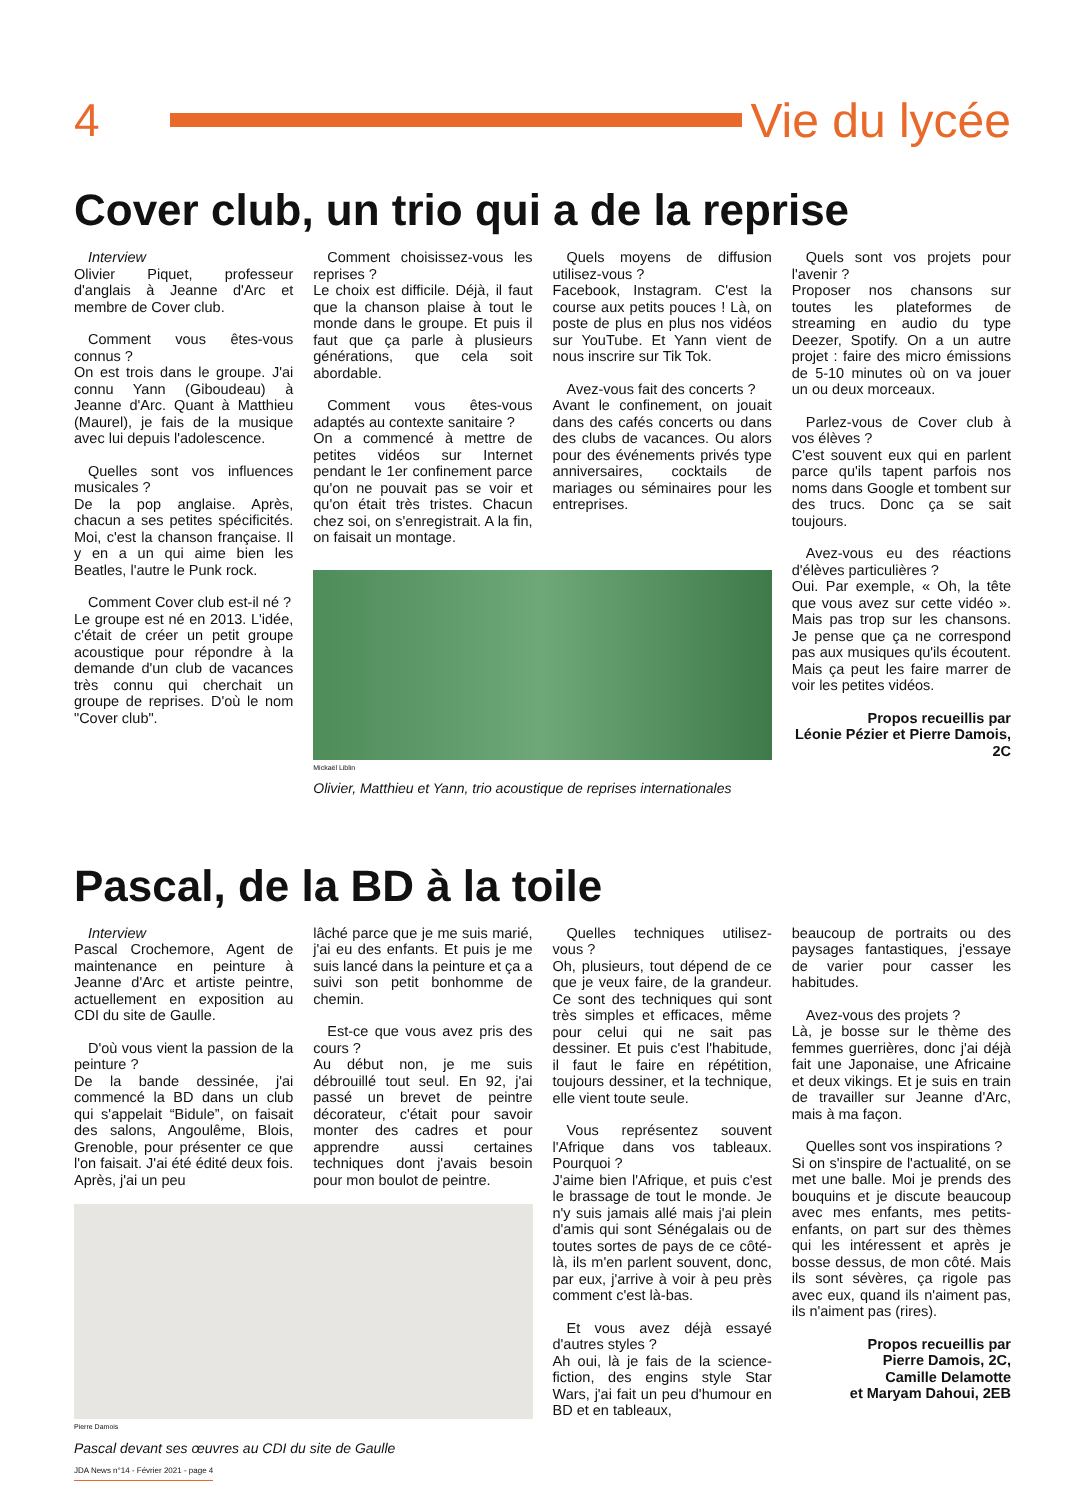4 Vie du lycée
Cover club, un trio qui a de la reprise
Interview
Olivier Piquet, professeur d'anglais à Jeanne d'Arc et membre de Cover club.
Comment vous êtes-vous connus ?
On est trois dans le groupe. J'ai connu Yann (Giboudeau) à Jeanne d'Arc. Quant à Matthieu (Maurel), je fais de la musique avec lui depuis l'adolescence.
Quelles sont vos influences musicales ?
De la pop anglaise. Après, chacun a ses petites spécificités. Moi, c'est la chanson française. Il y en a un qui aime bien les Beatles, l'autre le Punk rock.
Comment Cover club est-il né ?
Le groupe est né en 2013. L'idée, c'était de créer un petit groupe acoustique pour répondre à la demande d'un club de vacances très connu qui cherchait un groupe de reprises. D'où le nom "Cover club".
Comment choisissez-vous les reprises ?
Le choix est difficile. Déjà, il faut que la chanson plaise à tout le monde dans le groupe. Et puis il faut que ça parle à plusieurs générations, que cela soit abordable.
Comment vous êtes-vous adaptés au contexte sanitaire ?
On a commencé à mettre de petites vidéos sur Internet pendant le 1er confinement parce qu'on ne pouvait pas se voir et qu'on était très tristes. Chacun chez soi, on s'enregistrait. A la fin, on faisait un montage.
Quels moyens de diffusion utilisez-vous ?
Facebook, Instagram. C'est la course aux petits pouces ! Là, on poste de plus en plus nos vidéos sur YouTube. Et Yann vient de nous inscrire sur Tik Tok.
Avez-vous fait des concerts ?
Avant le confinement, on jouait dans des cafés concerts ou dans des clubs de vacances. Ou alors pour des événements privés type anniversaires, cocktails de mariages ou séminaires pour les entreprises.
Mickaël Liblin
Olivier, Matthieu et Yann, trio acoustique de reprises internationales
Quels sont vos projets pour l'avenir ?
Proposer nos chansons sur toutes les plateformes de streaming en audio du type Deezer, Spotify. On a un autre projet : faire des micro émissions de 5-10 minutes où on va jouer un ou deux morceaux.
Parlez-vous de Cover club à vos élèves ?
C'est souvent eux qui en parlent parce qu'ils tapent parfois nos noms dans Google et tombent sur des trucs. Donc ça se sait toujours.
Avez-vous eu des réactions d'élèves particulières ?
Oui. Par exemple, « Oh, la tête que vous avez sur cette vidéo ». Mais pas trop sur les chansons. Je pense que ça ne correspond pas aux musiques qu'ils écoutent. Mais ça peut les faire marrer de voir les petites vidéos.
Propos recueillis par
Léonie Pézier et Pierre Damois, 2C
Pascal, de la BD à la toile
Interview
Pascal Crochemore, Agent de maintenance en peinture à Jeanne d'Arc et artiste peintre, actuellement en exposition au CDI du site de Gaulle.
D'où vous vient la passion de la peinture ?
De la bande dessinée, j'ai commencé la BD dans un club qui s'appelait “Bidule”, on faisait des salons, Angoulême, Blois, Grenoble, pour présenter ce que l'on faisait. J'ai été édité deux fois. Après, j'ai un peu
lâché parce que je me suis marié, j'ai eu des enfants. Et puis je me suis lancé dans la peinture et ça a suivi son petit bonhomme de chemin.
Est-ce que vous avez pris des cours ?
Au début non, je me suis débrouillé tout seul. En 92, j'ai passé un brevet de peintre décorateur, c'était pour savoir monter des cadres et pour apprendre aussi certaines techniques dont j'avais besoin pour mon boulot de peintre.
Pierre Damois
Pascal devant ses œuvres au CDI du site de Gaulle
JDA News n°14 - Février 2021 - page 4
Quelles techniques utilisez-vous ?
Oh, plusieurs, tout dépend de ce que je veux faire, de la grandeur. Ce sont des techniques qui sont très simples et efficaces, même pour celui qui ne sait pas dessiner. Et puis c'est l'habitude, il faut le faire en répétition, toujours dessiner, et la technique, elle vient toute seule.
Vous représentez souvent l'Afrique dans vos tableaux. Pourquoi ?
J'aime bien l'Afrique, et puis c'est le brassage de tout le monde. Je n'y suis jamais allé mais j'ai plein d'amis qui sont Sénégalais ou de toutes sortes de pays de ce côté-là, ils m'en parlent souvent, donc, par eux, j'arrive à voir à peu près comment c'est là-bas.
Et vous avez déjà essayé d'autres styles ?
Ah oui, là je fais de la science-fiction, des engins style Star Wars, j'ai fait un peu d'humour en BD et en tableaux,
beaucoup de portraits ou des paysages fantastiques, j'essaye de varier pour casser les habitudes.
Avez-vous des projets ?
Là, je bosse sur le thème des femmes guerrières, donc j'ai déjà fait une Japonaise, une Africaine et deux vikings. Et je suis en train de travailler sur Jeanne d'Arc, mais à ma façon.
Quelles sont vos inspirations ?
Si on s'inspire de l'actualité, on se met une balle. Moi je prends des bouquins et je discute beaucoup avec mes enfants, mes petits-enfants, on part sur des thèmes qui les intéressent et après je bosse dessus, de mon côté. Mais ils sont sévères, ça rigole pas avec eux, quand ils n'aiment pas, ils n'aiment pas (rires).
Propos recueillis par
Pierre Damois, 2C,
Camille Delamotte
et Maryam Dahoui, 2EB